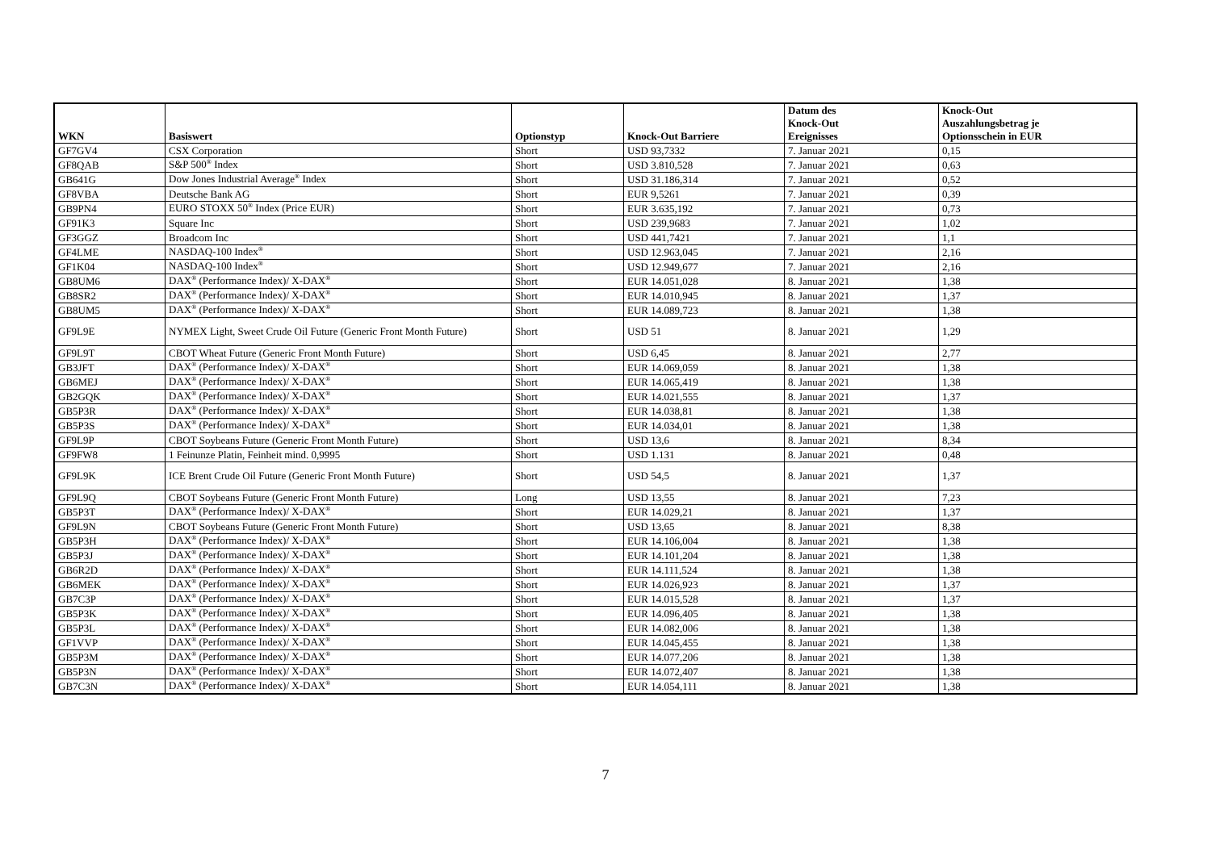| WKN | Basiswert | Optionstyp | Knock-Out Barriere | Datum des Knock-Out Ereignisses | Knock-Out Auszahlungsbetrag je Optionsschein in EUR |
| --- | --- | --- | --- | --- | --- |
| GF7GV4 | CSX Corporation | Short | USD 93,7332 | 7. Januar 2021 | 0,15 |
| GF8QAB | S&P 500<sup>®</sup> Index | Short | USD 3.810,528 | 7. Januar 2021 | 0,63 |
| GB641G | Dow Jones Industrial Average<sup>®</sup> Index | Short | USD 31.186,314 | 7. Januar 2021 | 0,52 |
| GF8VBA | Deutsche Bank AG | Short | EUR 9,5261 | 7. Januar 2021 | 0,39 |
| GB9PN4 | EURO STOXX 50<sup>®</sup> Index (Price EUR) | Short | EUR 3.635,192 | 7. Januar 2021 | 0,73 |
| GF91K3 | Square Inc | Short | USD 239,9683 | 7. Januar 2021 | 1,02 |
| GF3GGZ | Broadcom Inc | Short | USD 441,7421 | 7. Januar 2021 | 1,1 |
| GF4LME | NASDAQ-100 Index<sup>®</sup> | Short | USD 12.963,045 | 7. Januar 2021 | 2,16 |
| GF1K04 | NASDAQ-100 Index<sup>®</sup> | Short | USD 12.949,677 | 7. Januar 2021 | 2,16 |
| GB8UM6 | DAX<sup>®</sup> (Performance Index)/ X-DAX<sup>®</sup> | Short | EUR 14.051,028 | 8. Januar 2021 | 1,38 |
| GB8SR2 | DAX<sup>®</sup> (Performance Index)/ X-DAX<sup>®</sup> | Short | EUR 14.010,945 | 8. Januar 2021 | 1,37 |
| GB8UM5 | DAX<sup>®</sup> (Performance Index)/ X-DAX<sup>®</sup> | Short | EUR 14.089,723 | 8. Januar 2021 | 1,38 |
| GF9L9E | NYMEX Light, Sweet Crude Oil Future (Generic Front Month Future) | Short | USD 51 | 8. Januar 2021 | 1,29 |
| GF9L9T | CBOT Wheat Future (Generic Front Month Future) | Short | USD 6,45 | 8. Januar 2021 | 2,77 |
| GB3JFT | DAX<sup>®</sup> (Performance Index)/ X-DAX<sup>®</sup> | Short | EUR 14.069,059 | 8. Januar 2021 | 1,38 |
| GB6MEJ | DAX<sup>®</sup> (Performance Index)/ X-DAX<sup>®</sup> | Short | EUR 14.065,419 | 8. Januar 2021 | 1,38 |
| GB2GQK | DAX<sup>®</sup> (Performance Index)/ X-DAX<sup>®</sup> | Short | EUR 14.021,555 | 8. Januar 2021 | 1,37 |
| GB5P3R | DAX<sup>®</sup> (Performance Index)/ X-DAX<sup>®</sup> | Short | EUR 14.038,81 | 8. Januar 2021 | 1,38 |
| GB5P3S | DAX<sup>®</sup> (Performance Index)/ X-DAX<sup>®</sup> | Short | EUR 14.034,01 | 8. Januar 2021 | 1,38 |
| GF9L9P | CBOT Soybeans Future (Generic Front Month Future) | Short | USD 13,6 | 8. Januar 2021 | 8,34 |
| GF9FW8 | 1 Feinunze Platin, Feinheit mind. 0,9995 | Short | USD 1.131 | 8. Januar 2021 | 0,48 |
| GF9L9K | ICE Brent Crude Oil Future (Generic Front Month Future) | Short | USD 54,5 | 8. Januar 2021 | 1,37 |
| GF9L9Q | CBOT Soybeans Future (Generic Front Month Future) | Long | USD 13,55 | 8. Januar 2021 | 7,23 |
| GB5P3T | DAX<sup>®</sup> (Performance Index)/ X-DAX<sup>®</sup> | Short | EUR 14.029,21 | 8. Januar 2021 | 1,37 |
| GF9L9N | CBOT Soybeans Future (Generic Front Month Future) | Short | USD 13,65 | 8. Januar 2021 | 8,38 |
| GB5P3H | DAX<sup>®</sup> (Performance Index)/ X-DAX<sup>®</sup> | Short | EUR 14.106,004 | 8. Januar 2021 | 1,38 |
| GB5P3J | DAX<sup>®</sup> (Performance Index)/ X-DAX<sup>®</sup> | Short | EUR 14.101,204 | 8. Januar 2021 | 1,38 |
| GB6R2D | DAX<sup>®</sup> (Performance Index)/ X-DAX<sup>®</sup> | Short | EUR 14.111,524 | 8. Januar 2021 | 1,38 |
| GB6MEK | DAX<sup>®</sup> (Performance Index)/ X-DAX<sup>®</sup> | Short | EUR 14.026,923 | 8. Januar 2021 | 1,37 |
| GB7C3P | DAX<sup>®</sup> (Performance Index)/ X-DAX<sup>®</sup> | Short | EUR 14.015,528 | 8. Januar 2021 | 1,37 |
| GB5P3K | DAX<sup>®</sup> (Performance Index)/ X-DAX<sup>®</sup> | Short | EUR 14.096,405 | 8. Januar 2021 | 1,38 |
| GB5P3L | DAX<sup>®</sup> (Performance Index)/ X-DAX<sup>®</sup> | Short | EUR 14.082,006 | 8. Januar 2021 | 1,38 |
| GF1VVP | DAX<sup>®</sup> (Performance Index)/ X-DAX<sup>®</sup> | Short | EUR 14.045,455 | 8. Januar 2021 | 1,38 |
| GB5P3M | DAX<sup>®</sup> (Performance Index)/ X-DAX<sup>®</sup> | Short | EUR 14.077,206 | 8. Januar 2021 | 1,38 |
| GB5P3N | DAX<sup>®</sup> (Performance Index)/ X-DAX<sup>®</sup> | Short | EUR 14.072,407 | 8. Januar 2021 | 1,38 |
| GB7C3N | DAX<sup>®</sup> (Performance Index)/ X-DAX<sup>®</sup> | Short | EUR 14.054,111 | 8. Januar 2021 | 1,38 |
7